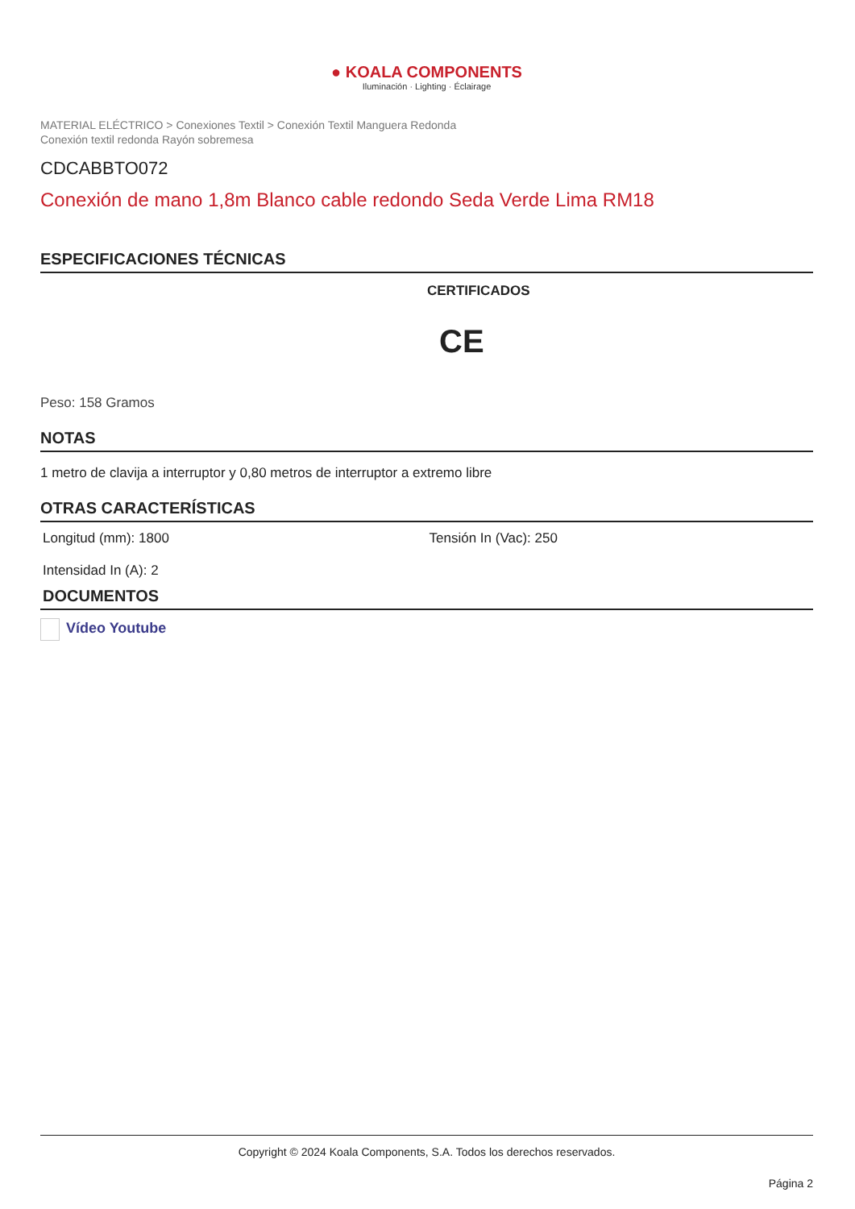● KOALA COMPONENTS
Iluminación · Lighting · Éclairage
MATERIAL ELÉCTRICO > Conexiones Textil > Conexión Textil Manguera Redonda
Conexión textil redonda Rayón sobremesa
CDCABBTO072
Conexión de mano 1,8m Blanco cable redondo Seda Verde Lima RM18
ESPECIFICACIONES TÉCNICAS
CERTIFICADOS
CE
Peso: 158 Gramos
NOTAS
1 metro de clavija a interruptor y 0,80 metros de interruptor a extremo libre
OTRAS CARACTERÍSTICAS
Longitud (mm): 1800 Tensión In (Vac): 250
Intensidad In (A): 2
DOCUMENTOS
Vídeo Youtube
Copyright © 2024 Koala Components, S.A. Todos los derechos reservados.
Página 2